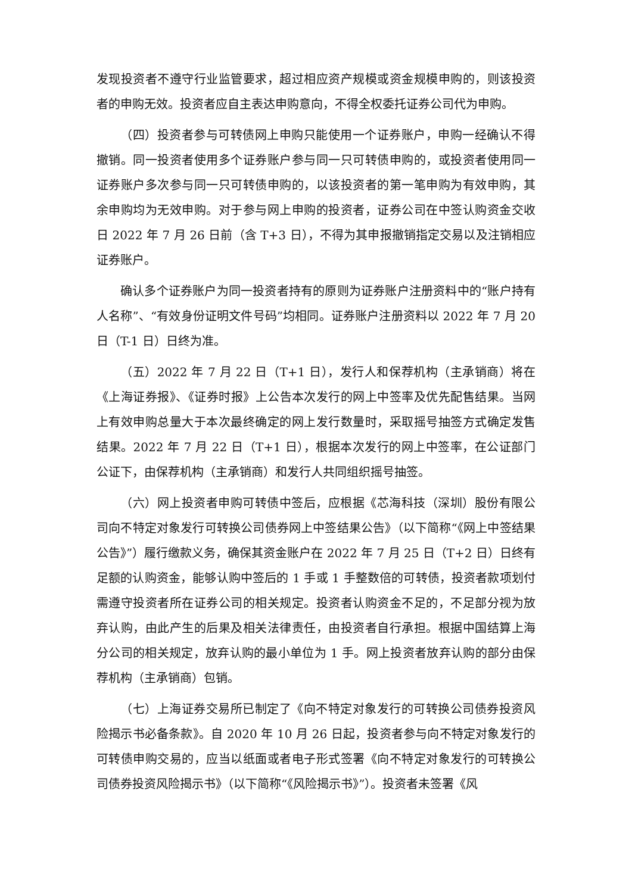发现投资者不遵守行业监管要求，超过相应资产规模或资金规模申购的，则该投资者的申购无效。投资者应自主表达申购意向，不得全权委托证券公司代为申购。
（四）投资者参与可转债网上申购只能使用一个证券账户，申购一经确认不得撤销。同一投资者使用多个证券账户参与同一只可转债申购的，或投资者使用同一证券账户多次参与同一只可转债申购的，以该投资者的第一笔申购为有效申购，其余申购均为无效申购。对于参与网上申购的投资者，证券公司在中签认购资金交收日 2022 年 7 月 26 日前（含 T+3 日），不得为其申报撤销指定交易以及注销相应证券账户。
确认多个证券账户为同一投资者持有的原则为证券账户注册资料中的“账户持有人名称”、“有效身份证明文件号码”均相同。证券账户注册资料以 2022 年 7 月 20 日（T-1 日）日终为准。
（五）2022 年 7 月 22 日（T+1 日），发行人和保荐机构（主承销商）将在《上海证券报》、《证券时报》上公告本次发行的网上中签率及优先配售结果。当网上有效申购总量大于本次最终确定的网上发行数量时，采取摇号抽签方式确定发售结果。2022 年 7 月 22 日（T+1 日），根据本次发行的网上中签率，在公证部门公证下，由保荐机构（主承销商）和发行人共同组织摇号抽签。
（六）网上投资者申购可转债中签后，应根据《芯海科技（深圳）股份有限公司向不特定对象发行可转换公司债券网上中签结果公告》（以下简称“《网上中签结果公告》”）履行缴款义务，确保其资金账户在 2022 年 7 月 25 日（T+2 日）日终有足额的认购资金，能够认购中签后的 1 手或 1 手整数倍的可转债，投资者款项划付需遵守投资者所在证券公司的相关规定。投资者认购资金不足的，不足部分视为放弃认购，由此产生的后果及相关法律责任，由投资者自行承担。根据中国结算上海分公司的相关规定，放弃认购的最小单位为 1 手。网上投资者放弃认购的部分由保荐机构（主承销商）包销。
（七）上海证券交易所已制定了《向不特定对象发行的可转换公司债券投资风险揭示书必备条款》。自 2020 年 10 月 26 日起，投资者参与向不特定对象发行的可转债申购交易的，应当以纸面或者电子形式签署《向不特定对象发行的可转换公司债券投资风险揭示书》（以下简称“《风险揭示书》”）。投资者未签署《风